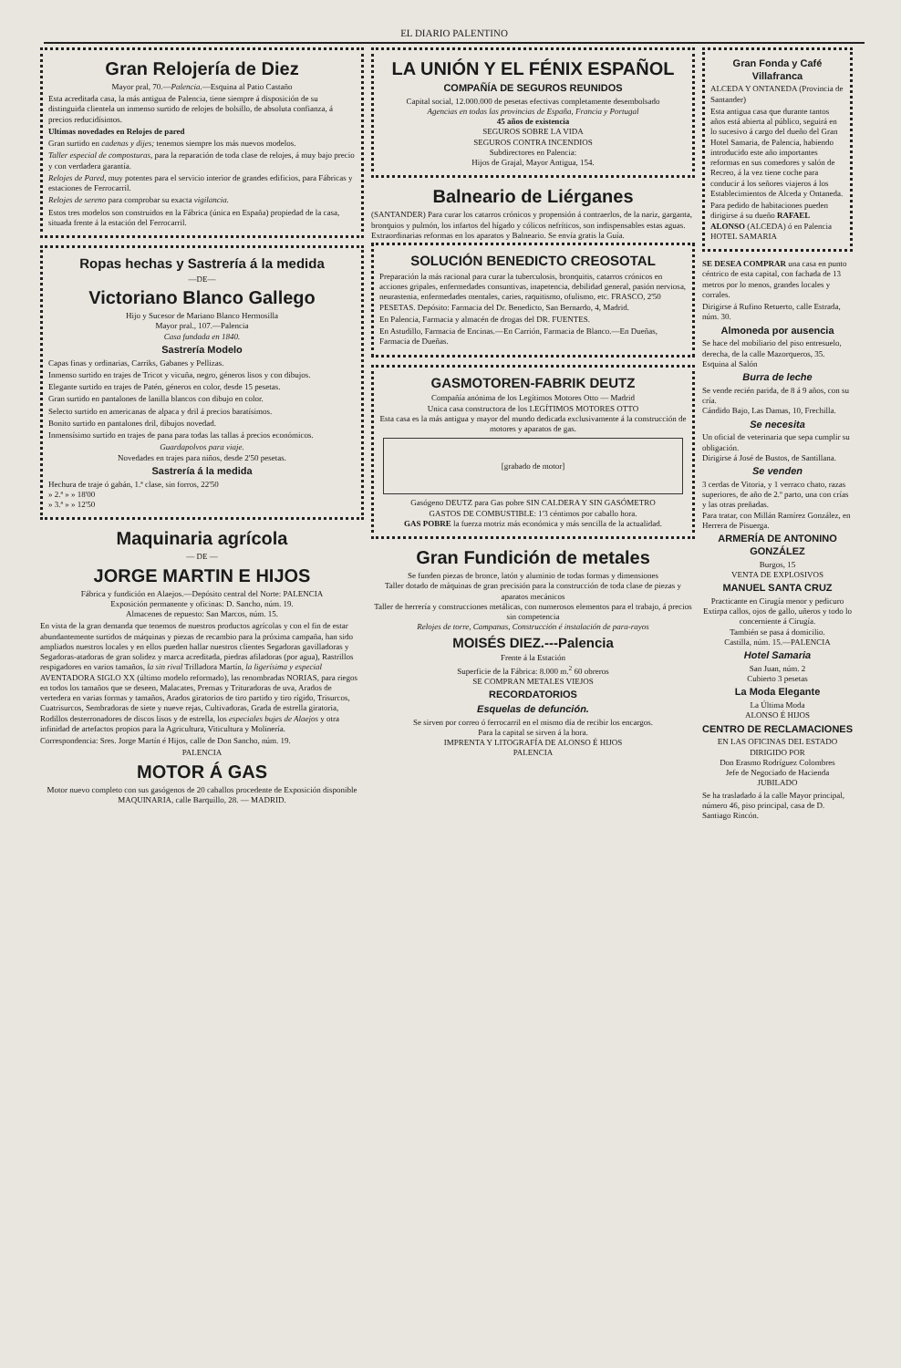EL DIARIO PALENTINO
Gran Relojería de Diez
Mayor pral, 70.—Palencia.—Esquina al Patio Castaño
Esta acreditada casa, la más antigua de Palencia, tiene siempre á disposición de su distinguida clientela un inmenso surtido de relojes de bolsillo, de absoluta confianza, á precios reducidísimos.
Ultimas novedades en Relojes de pared
Gran surtido en cadenas y dijes; tenemos siempre los más nuevos modelos.
Taller especial de composturas, para la reparación de toda clase de relojes, á muy bajo precio y con verdadera garantía.
Relojes de Pared, muy potentes para el servicio interior de grandes edificios, para Fábricas y estaciones de Ferrocarril.
Relojes de sereno para comprobar su exacta vigilancia.
Estos tres modelos son construidos en la Fábrica (única en España) propiedad de la casa, situada frente á la estación del Ferrocarril.
Ropas hechas y Sastrería á la medida
—DE—
Victoriano Blanco Gallego
Hijo y Sucesor de Mariano Blanco Hermosilla
Mayor pral., 107.—Palencia
Casa fundada en 1840.
Sastrería Modelo
Capas finas y ordinarias, Carriks, Gabanes y Pellizas.
Inmenso surtido en trajes de Tricot y vicuña, negro, géneros lisos y con dibujos.
Elegante surtido en trajes de Patén, géneros en color, desde 15 pesetas.
Gran surtido en pantalones de lanilla blancos con dibujo en color.
Selecto surtido en americanas de alpaca y dril á precios baratísimos.
Bonito surtido en pantalones dril, dibujos novedad.
Inmensísimo surtido en trajes de pana para todas las tallas á precios económicos.
Guardapolvos para viaje.
Novedades en trajes para niños, desde 2'50 pesetas.
Sastrería á la medida
Hechura de traje ó gabán, 1.ª clase, sin forros, 22'50
» 2.ª » » 18'00
» 3.ª » » 12'50
Maquinaria agrícola
— DE —
JORGE MARTIN E HIJOS
Fábrica y fundición en Alaejos.—Depósito central del Norte: PALENCIA
Exposición permanente y oficinas: D. Sancho, núm. 19.
Almacenes de repuesto: San Marcos, núm. 15.
En vista de la gran demanda que tenemos de nuestros productos agrícolas y con el fin de estar abundantemente surtidos de máquinas y piezas de recambio para la próxima campaña, han sido ampliados nuestros locales y en ellos pueden hallar nuestros clientes Segadoras gavilladoras y Segadoras-atadoras de gran solidez y marca acreditada, piedras afiladoras (por agua), Rastrillos respigadores en varios tamaños, la sin rival Trilladora Martín, la ligerísima y especial AVENTADORA SIGLO XX (último modelo reformado), las renombradas NORIAS, para riegos en todos los tamaños que se deseen, Malacates, Prensas y Trituradoras de uva, Arados de vertedera en varias formas y tamaños, Arados giratorios de tiro partido y tiro rígido, Trisurcos, Cuatrisurcos, Sembradoras de siete y nueve rejas, Cultivadoras, Grada de estrella giratoria, Rodillos desterronadores de discos lisos y de estrella, los especiales bujes de Alaejos y otra infinidad de artefactos propios para la Agricultura, Viticultura y Molinería.
Correspondencia: Sres. Jorge Martín é Hijos, calle de Don Sancho, núm. 19.
PALENCIA
MOTOR Á GAS
Motor nuevo completo con sus gasógenos de 20 caballos procedente de Exposición disponible MAQUINARIA, calle Barquillo, 28. — MADRID.
LA UNIÓN Y EL FÉNIX ESPAÑOL
COMPAÑÍA DE SEGUROS REUNIDOS
Capital social, 12.000.000 de pesetas efectivas completamente desembolsado
Agencias en todas las provincias de España, Francia y Portugal
45 años de existencia
SEGUROS SOBRE LA VIDA
SEGUROS CONTRA INCENDIOS
Subdirectores en Palencia:
Hijos de Grajal, Mayor Antigua, 154.
Balneario de Liérganes
(SANTANDER) Para curar los catarros crónicos y propensión á contraerlos, de la nariz, garganta, bronquios y pulmón, los infartos del hígado y cólicos nefríticos, son indispensables estas aguas. Extraordinarias reformas en los aparatos y Balneario. Se envía gratis la Guía.
SOLUCIÓN BENEDICTO CREOSOTAL
Preparación la más racional para curar la tuberculosis, bronquitis, catarros crónicos en acciones gripales, enfermedades consuntivas, inapetencia, debilidad general, pasión nerviosa, neurastenia, enfermedades mentales, caries, raquitismo, ofulismo, etc. FRASCO, 2'50 PESETAS. Depósito: Farmacia del Dr. Benedicto, San Bernardo, 4, Madrid.
En Palencia, Farmacia y almacén de drogas del DR. FUENTES.
En Astudillo, Farmacia de Encinas.—En Carrión, Farmacia de Blanco.—En Dueñas, Farmacia de Dueñas.
GASMOTOREN-FABRIK DEUTZ
Compañía anónima de los Legítimos Motores Otto — Madrid
Unica casa constructora de los LEGÍTIMOS MOTORES OTTO
Esta casa es la más antigua y mayor del mundo dedicada exclusivamente á la construcción de motores y aparatos de gas.
[grabado de motor]
Gasógeno DEUTZ para Gas pobre SIN CALDERA Y SIN GASÓMETRO
GASTOS DE COMBUSTIBLE: 1'3 céntimos por caballo hora.
GAS POBRE la fuerza motriz más económica y más sencilla de la actualidad.
Gran Fundición de metales
Se funden piezas de bronce, latón y aluminio de todas formas y dimensiones
Taller dotado de máquinas de gran precisión para la construcción de toda clase de piezas y aparatos mecánicos
Taller de herrería y construcciones metálicas, con numerosos elementos para el trabajo, á precios sin competencia
Relojes de torre, Campanas, Construcción é instalación de para-rayos
MOISÉS DIEZ.---Palencia
Frente á la Estación
Superficie de la Fábrica: 8.000 m.<sup>2</sup> 60 obreros
SE COMPRAN METALES VIEJOS
RECORDATORIOS
Esquelas de defunción.
Se sirven por correo ó ferrocarril en el mismo día de recibir los encargos.
Para la capital se sirven á la hora.
IMPRENTA Y LITOGRAFÍA DE ALONSO É HIJOS
PALENCIA
Gran Fonda y Café Villafranca
ALCEDA Y ONTANEDA (Provincia de Santander)
Esta antigua casa que durante tantos años está abierta al público, seguirá en lo sucesivo á cargo del dueño del Gran Hotel Samaria, de Palencia, habiendo introducido este año importantes reformas en sus comedores y salón de Recreo, á la vez tiene coche para conducir á los señores viajeros á los Establecimientos de Alceda y Ontaneda.
Para pedido de habitaciones pueden dirigirse á su dueño RAFAEL ALONSO (ALCEDA) ó en Palencia HOTEL SAMARIA
SE DESEA COMPRAR una casa en punto céntrico de esta capital, con fachada de 13 metros por lo menos, grandes locales y corrales.
Dirigirse á Rufino Retuerto, calle Estrada, núm. 30.
Almoneda por ausencia
Se hace del mobiliario del piso entresuelo, derecha, de la calle Mazorqueros, 35. Esquina al Salón
Burra de leche
Se vende recién parida, de 8 á 9 años, con su cría.
Cándido Bajo, Las Damas, 10, Frechilla.
Se necesita
Un oficial de veterinaria que sepa cumplir su obligación.
Dirigirse á José de Bustos, de Santillana.
Se venden
3 cerdas de Vitoria, y 1 verraco chato, razas superiores, de año de 2.º parto, una con crías y las otras preñadas.
Para tratar, con Millán Ramírez González, en Herrera de Pisuerga.
ARMERÍA DE ANTONINO GONZÁLEZ
Burgos, 15
VENTA DE EXPLOSIVOS
MANUEL SANTA CRUZ
Practicante en Cirugía menor y pedicuro
Extirpa callos, ojos de gallo, uñeros y todo lo concerniente á Cirugía.
También se pasa á domicilio.
Castilla, núm. 15.—PALENCIA
Hotel Samaria
San Juan, núm. 2
Cubierto 3 pesetas
La Moda Elegante
La Última Moda
ALONSO É HIJOS
CENTRO DE RECLAMACIONES
EN LAS OFICINAS DEL ESTADO
DIRIGIDO POR
Don Erasmo Rodríguez Colombres
Jefe de Negociado de Hacienda
JUBILADO
Se ha trasladado á la calle Mayor principal, número 46, piso principal, casa de D. Santiago Rincón.